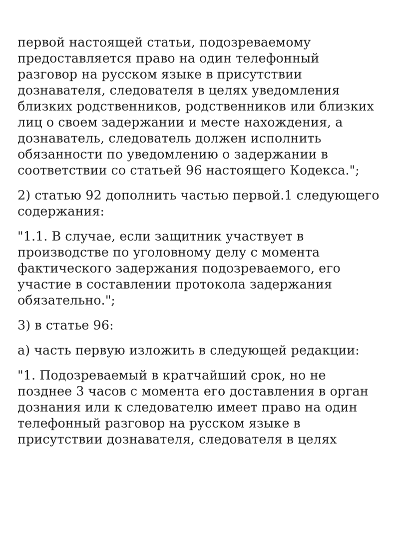первой настоящей статьи, подозреваемому предоставляется право на один телефонный разговор на русском языке в присутствии дознавателя, следователя в целях уведомления близких родственников, родственников или близких лиц о своем задержании и месте нахождения, а дознаватель, следователь должен исполнить обязанности по уведомлению о задержании в соответствии со статьей 96 настоящего Кодекса.";
2) статью 92 дополнить частью первой.1 следующего содержания:
"1.1. В случае, если защитник участвует в производстве по уголовному делу с момента фактического задержания подозреваемого, его участие в составлении протокола задержания обязательно.";
3) в статье 96:
а) часть первую изложить в следующей редакции:
"1. Подозреваемый в кратчайший срок, но не позднее 3 часов с момента его доставления в орган дознания или к следователю имеет право на один телефонный разговор на русском языке в присутствии дознавателя, следователя в целях